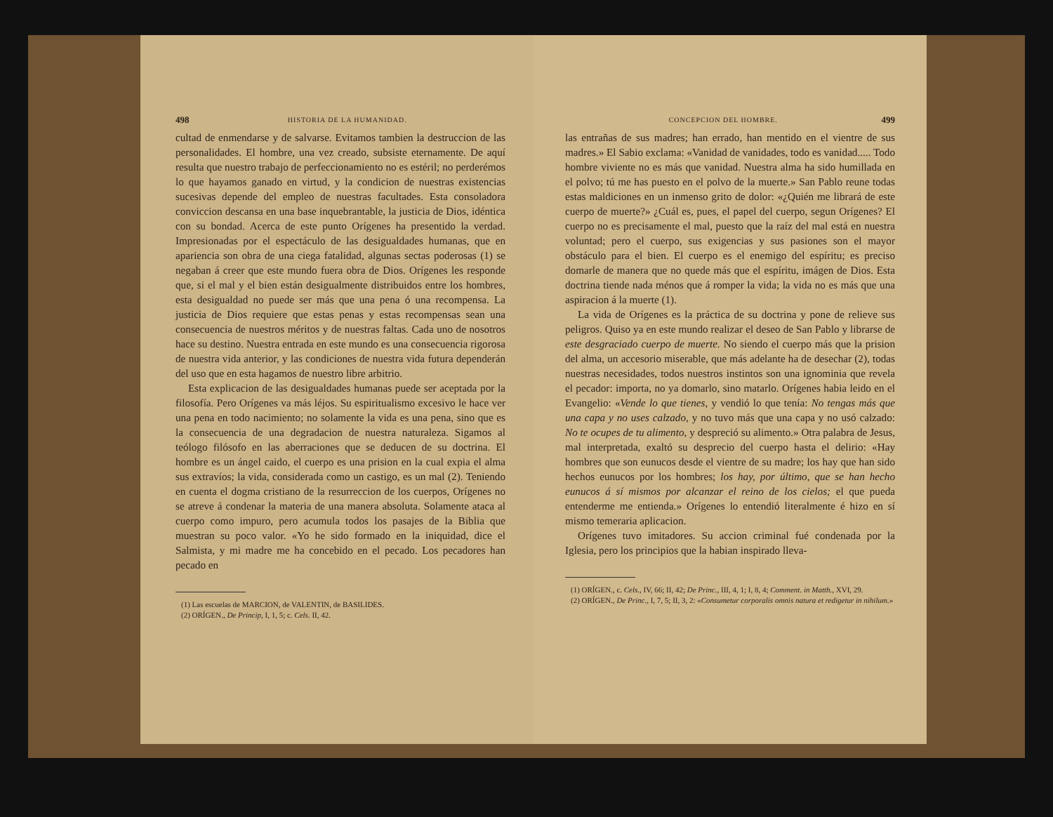498 HISTORIA DE LA HUMANIDAD.
cultad de enmendarse y de salvarse. Evitamos tambien la destruccion de las personalidades. El hombre, una vez creado, subsiste eternamente. De aquí resulta que nuestro trabajo de perfeccionamiento no es estéril; no perderémos lo que hayamos ganado en virtud, y la condicion de nuestras existencias sucesivas depende del empleo de nuestras facultades. Esta consoladora conviccion descansa en una base inquebrantable, la justicia de Dios, idéntica con su bondad. Acerca de este punto Orígenes ha presentido la verdad. Impresionadas por el espectáculo de las desigualdades humanas, que en apariencia son obra de una ciega fatalidad, algunas sectas poderosas (1) se negaban á creer que este mundo fuera obra de Dios. Orígenes les responde que, si el mal y el bien están desigualmente distribuidos entre los hombres, esta desigualdad no puede ser más que una pena ó una recompensa. La justicia de Dios requiere que estas penas y estas recompensas sean una consecuencia de nuestros méritos y de nuestras faltas. Cada uno de nosotros hace su destino. Nuestra entrada en este mundo es una consecuencia rigorosa de nuestra vida anterior, y las condiciones de nuestra vida futura dependerán del uso que en esta hagamos de nuestro libre arbitrio.
Esta explicacion de las desigualdades humanas puede ser aceptada por la filosofía. Pero Orígenes va más léjos. Su espiritualismo excesivo le hace ver una pena en todo nacimiento; no solamente la vida es una pena, sino que es la consecuencia de una degradacion de nuestra naturaleza. Sigamos al teólogo filósofo en las aberraciones que se deducen de su doctrina. El hombre es un ángel caido, el cuerpo es una prision en la cual expia el alma sus extravíos; la vida, considerada como un castigo, es un mal (2). Teniendo en cuenta el dogma cristiano de la resurreccion de los cuerpos, Orígenes no se atreve á condenar la materia de una manera absoluta. Solamente ataca al cuerpo como impuro, pero acumula todos los pasajes de la Biblia que muestran su poco valor. «Yo he sido formado en la iniquidad, dice el Salmista, y mi madre me ha concebido en el pecado. Los pecadores han pecado en
(1) Las escuelas de MARCION, de VALENTIN, de BASILIDES.
(2) ORÍGEN., De Princip, I, 1, 5; c. Cels. II, 42.
CONCEPCION DEL HOMBRE. 499
las entrañas de sus madres; han errado, han mentido en el vientre de sus madres.» El Sabio exclama: «Vanidad de vanidades, todo es vanidad..... Todo hombre viviente no es más que vanidad. Nuestra alma ha sido humillada en el polvo; tú me has puesto en el polvo de la muerte.» San Pablo reune todas estas maldiciones en un inmenso grito de dolor: «¿Quién me librará de este cuerpo de muerte?» ¿Cuál es, pues, el papel del cuerpo, segun Orígenes? El cuerpo no es precisamente el mal, puesto que la raíz del mal está en nuestra voluntad; pero el cuerpo, sus exigencias y sus pasiones son el mayor obstáculo para el bien. El cuerpo es el enemigo del espíritu; es preciso domarle de manera que no quede más que el espíritu, imágen de Dios. Esta doctrina tiende nada ménos que á romper la vida; la vida no es más que una aspiracion á la muerte (1).
La vida de Orígenes es la práctica de su doctrina y pone de relieve sus peligros. Quiso ya en este mundo realizar el deseo de San Pablo y librarse de este desgraciado cuerpo de muerte. No siendo el cuerpo más que la prision del alma, un accesorio miserable, que más adelante ha de desechar (2), todas nuestras necesidades, todos nuestros instintos son una ignominia que revela el pecador: importa, no ya domarlo, sino matarlo. Orígenes habia leido en el Evangelio: «Vende lo que tienes, y vendió lo que tenía: No tengas más que una capa y no uses calzado, y no tuvo más que una capa y no usó calzado: No te ocupes de tu alimento, y despreció su alimento.» Otra palabra de Jesus, mal interpretada, exaltó su desprecio del cuerpo hasta el delirio: «Hay hombres que son eunucos desde el vientre de su madre; los hay que han sido hechos eunucos por los hombres; los hay, por último, que se han hecho eunucos á sí mismos por alcanzar el reino de los cielos; el que pueda entenderme me entienda.» Orígenes lo entendió literalmente é hizo en sí mismo temeraria aplicacion.
Orígenes tuvo imitadores. Su accion criminal fué condenada por la Iglesia, pero los principios que la habian inspirado lleva-
(1) ORÍGEN., c. Cels., IV, 66; II, 42; De Princ., III, 4, 1; I, 8, 4; Comment. in Matth., XVI, 29.
(2) ORÍGEN., De Princ., I, 7, 5; II, 3, 2: «Consumetur corporalis omnis natura et redigetur in nihilum.»